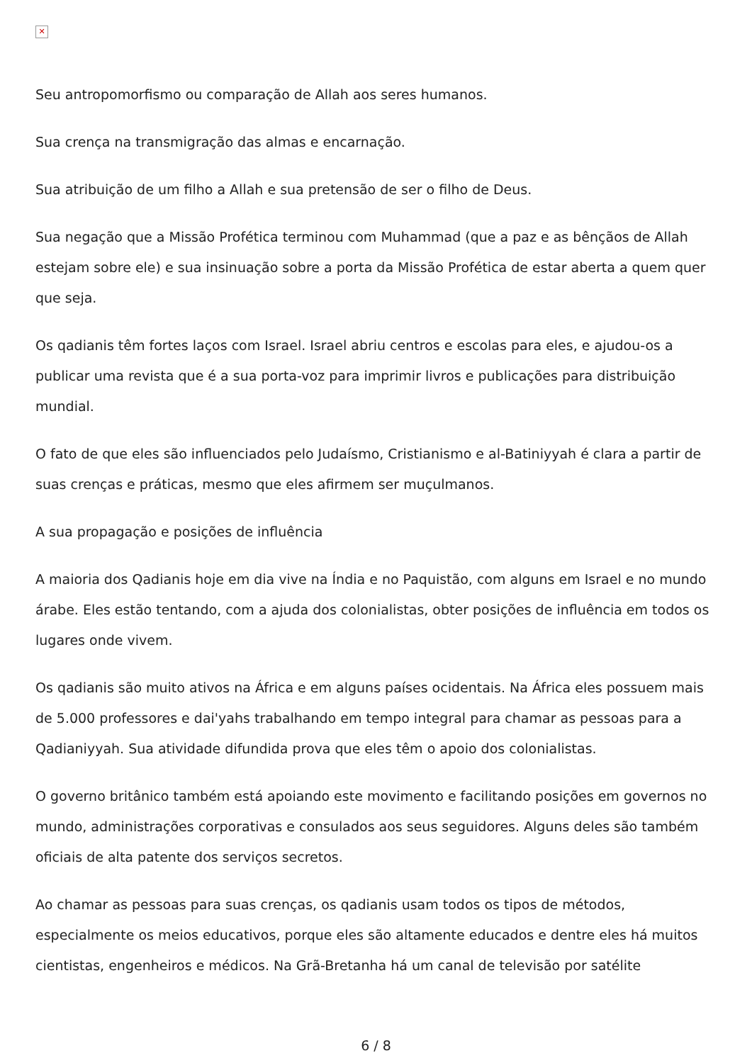✕
Seu antropomorfismo ou comparação de Allah aos seres humanos.
Sua crença na transmigração das almas e encarnação.
Sua atribuição de um filho a Allah e sua pretensão de ser o filho de Deus.
Sua negação que a Missão Profética terminou com Muhammad (que a paz e as bênçãos de Allah estejam sobre ele) e sua insinuação sobre a porta da Missão Profética de estar aberta a quem quer que seja.
Os qadianis têm fortes laços com Israel. Israel abriu centros e escolas para eles, e ajudou-os a publicar uma revista que é a sua porta-voz para imprimir livros e publicações para distribuição mundial.
O fato de que eles são influenciados pelo Judaísmo, Cristianismo e al-Batiniyyah é clara a partir de suas crenças e práticas, mesmo que eles afirmem ser muçulmanos.
A sua propagação e posições de influência
A maioria dos Qadianis hoje em dia vive na Índia e no Paquistão, com alguns em Israel e no mundo árabe. Eles estão tentando, com a ajuda dos colonialistas, obter posições de influência em todos os lugares onde vivem.
Os qadianis são muito ativos na África e em alguns países ocidentais. Na África eles possuem mais de 5.000 professores e dai'yahs trabalhando em tempo integral para chamar as pessoas para a Qadianiyyah. Sua atividade difundida prova que eles têm o apoio dos colonialistas.
O governo britânico também está apoiando este movimento e facilitando posições em governos no mundo, administrações corporativas e consulados aos seus seguidores. Alguns deles são também oficiais de alta patente dos serviços secretos.
Ao chamar as pessoas para suas crenças, os qadianis usam todos os tipos de métodos, especialmente os meios educativos, porque eles são altamente educados e dentre eles há muitos cientistas, engenheiros e médicos. Na Grã-Bretanha há um canal de televisão por satélite
6 / 8